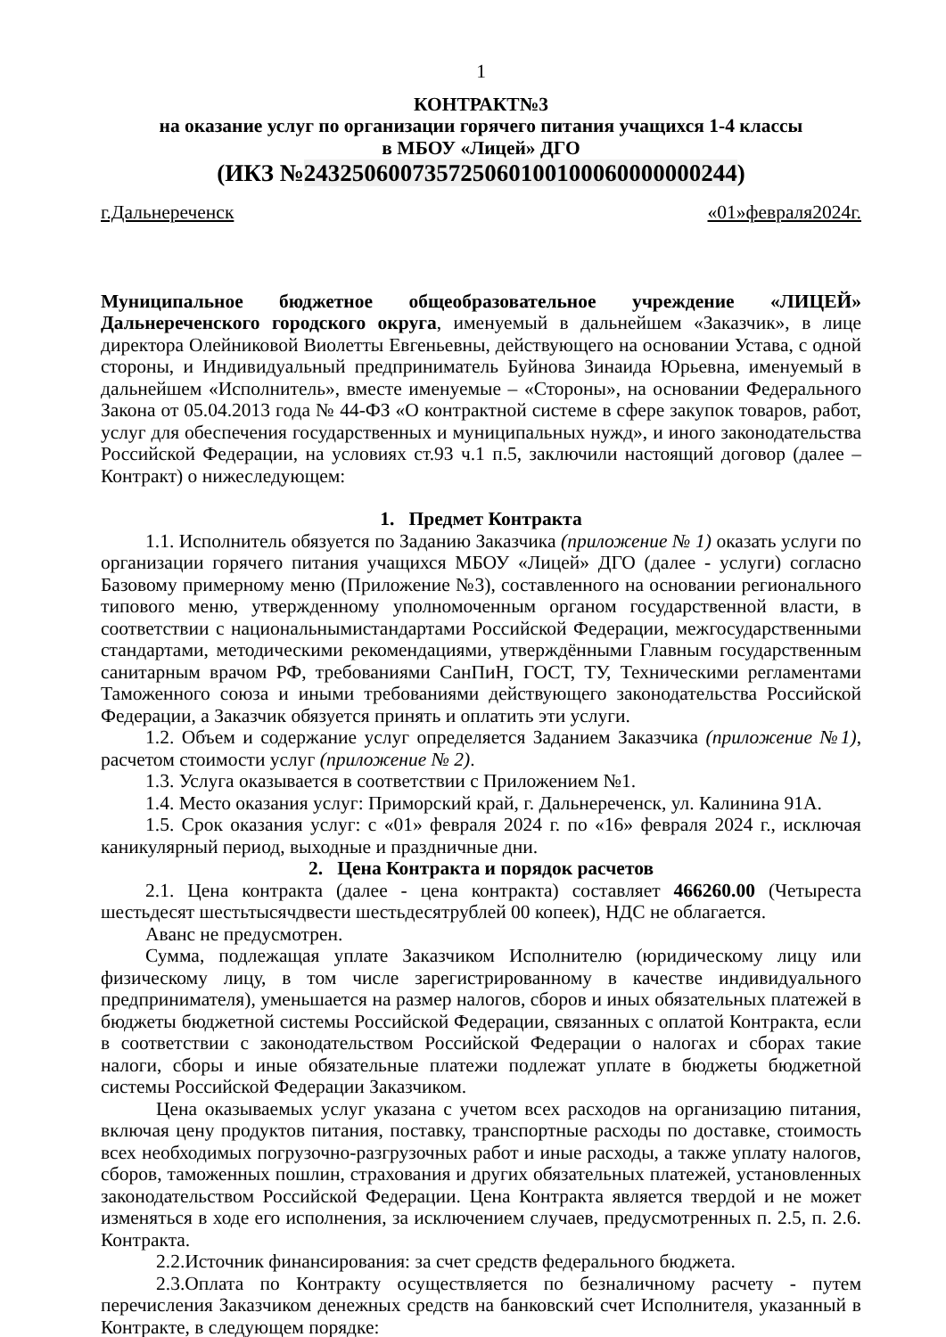1
КОНТРАКТ№3
на оказание услуг по организации горячего питания учащихся 1-4 классы
в МБОУ «Лицей» ДГО
(ИКЗ №243250600735725060100100060000000244)
г.Дальнереченск «01»февраля2024г.
Муниципальное бюджетное общеобразовательное учреждение «ЛИЦЕЙ» Дальнереченского городского округа, именуемый в дальнейшем «Заказчик», в лице директора Олейниковой Виолетты Евгеньевны, действующего на основании Устава, с одной стороны, и Индивидуальный предприниматель Буйнова Зинаида Юрьевна, именуемый в дальнейшем «Исполнитель», вместе именуемые – «Стороны», на основании Федерального Закона от 05.04.2013 года № 44-ФЗ «О контрактной системе в сфере закупок товаров, работ, услуг для обеспечения государственных и муниципальных нужд», и иного законодательства Российской Федерации, на условиях ст.93 ч.1 п.5, заключили настоящий договор (далее – Контракт) о нижеследующем:
1. Предмет Контракта
1.1. Исполнитель обязуется по Заданию Заказчика (приложение № 1) оказать услуги по организации горячего питания учащихся МБОУ «Лицей» ДГО (далее - услуги) согласно Базовому примерному меню (Приложение №3), составленного на основании регионального типового меню, утвержденному уполномоченным органом государственной власти, в соответствии с национальнымистандартами Российской Федерации, межгосударственными стандартами, методическими рекомендациями, утверждёнными Главным государственным санитарным врачом РФ, требованиями СанПиН, ГОСТ, ТУ, Техническими регламентами Таможенного союза и иными требованиями действующего законодательства Российской Федерации, а Заказчик обязуется принять и оплатить эти услуги.
1.2. Объем и содержание услуг определяется Заданием Заказчика (приложение №1), расчетом стоимости услуг (приложение № 2).
1.3. Услуга оказывается в соответствии с Приложением №1.
1.4. Место оказания услуг: Приморский край, г. Дальнереченск, ул. Калинина 91А.
1.5. Срок оказания услуг: с «01» февраля 2024 г. по «16» февраля 2024 г., исключая каникулярный период, выходные и праздничные дни.
2. Цена Контракта и порядок расчетов
2.1. Цена контракта (далее - цена контракта) составляет 466260.00 (Четыреста шестьдесят шестьтысячдвести шестьдесятрублей 00 копеек), НДС не облагается.
Аванс не предусмотрен.
Сумма, подлежащая уплате Заказчиком Исполнителю (юридическому лицу или физическому лицу, в том числе зарегистрированному в качестве индивидуального предпринимателя), уменьшается на размер налогов, сборов и иных обязательных платежей в бюджеты бюджетной системы Российской Федерации, связанных с оплатой Контракта, если в соответствии с законодательством Российской Федерации о налогах и сборах такие налоги, сборы и иные обязательные платежи подлежат уплате в бюджеты бюджетной системы Российской Федерации Заказчиком.
Цена оказываемых услуг указана с учетом всех расходов на организацию питания, включая цену продуктов питания, поставку, транспортные расходы по доставке, стоимость всех необходимых погрузочно-разгрузочных работ и иные расходы, а также уплату налогов, сборов, таможенных пошлин, страхования и других обязательных платежей, установленных законодательством Российской Федерации. Цена Контракта является твердой и не может изменяться в ходе его исполнения, за исключением случаев, предусмотренных п. 2.5, п. 2.6. Контракта.
2.2.Источник финансирования: за счет средств федерального бюджета.
2.3.Оплата по Контракту осуществляется по безналичному расчету - путем перечисления Заказчиком денежных средств на банковский счет Исполнителя, указанный в Контракте, в следующем порядке: